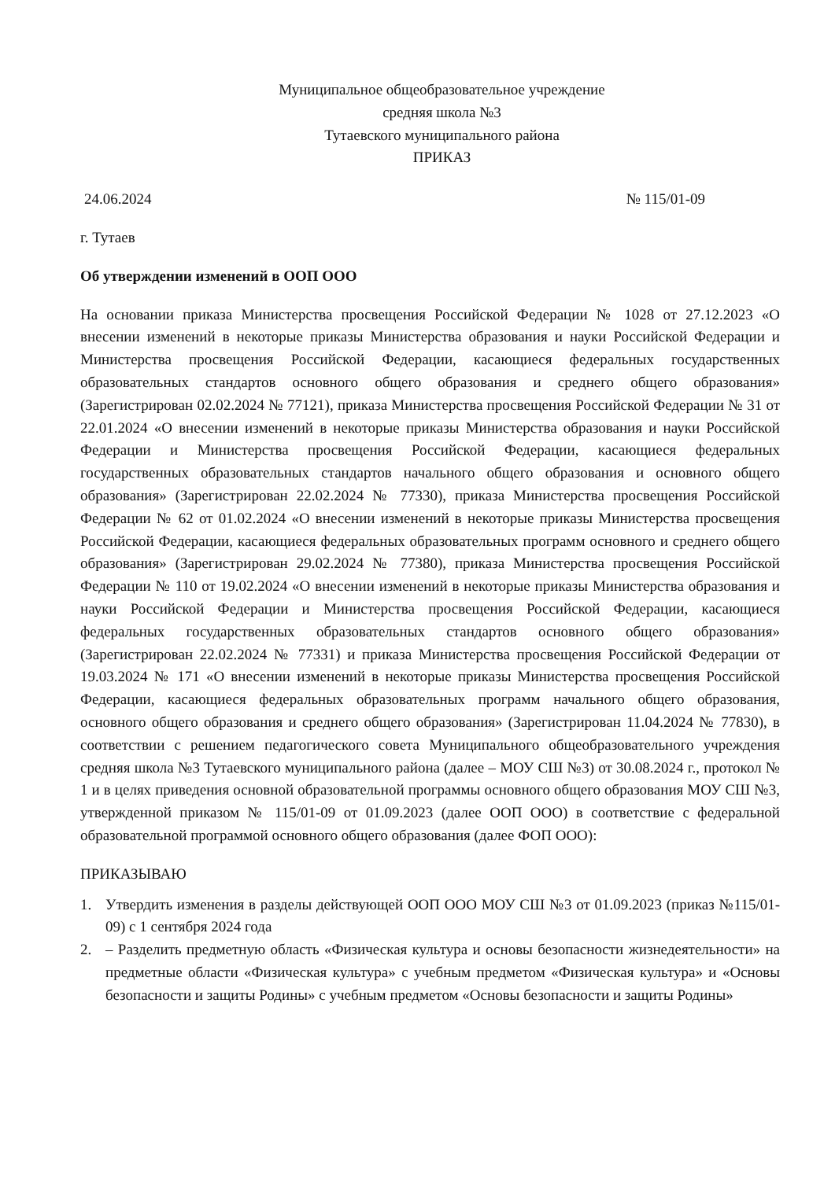Муниципальное общеобразовательное учреждение
средняя школа №3
Тутаевского муниципального района
ПРИКАЗ
24.06.2024 № 115/01-09
г. Тутаев
Об утверждении изменений в ООП ООО
На основании приказа Министерства просвещения Российской Федерации № 1028 от 27.12.2023 «О внесении изменений в некоторые приказы Министерства образования и науки Российской Федерации и Министерства просвещения Российской Федерации, касающиеся федеральных государственных образовательных стандартов основного общего образования и среднего общего образования» (Зарегистрирован 02.02.2024 № 77121), приказа Министерства просвещения Российской Федерации № 31 от 22.01.2024 «О внесении изменений в некоторые приказы Министерства образования и науки Российской Федерации и Министерства просвещения Российской Федерации, касающиеся федеральных государственных образовательных стандартов начального общего образования и основного общего образования» (Зарегистрирован 22.02.2024 № 77330), приказа Министерства просвещения Российской Федерации № 62 от 01.02.2024 «О внесении изменений в некоторые приказы Министерства просвещения Российской Федерации, касающиеся федеральных образовательных программ основного и среднего общего образования» (Зарегистрирован 29.02.2024 № 77380), приказа Министерства просвещения Российской Федерации № 110 от 19.02.2024 «О внесении изменений в некоторые приказы Министерства образования и науки Российской Федерации и Министерства просвещения Российской Федерации, касающиеся федеральных государственных образовательных стандартов основного общего образования» (Зарегистрирован 22.02.2024 № 77331) и приказа Министерства просвещения Российской Федерации от 19.03.2024 № 171 «О внесении изменений в некоторые приказы Министерства просвещения Российской Федерации, касающиеся федеральных образовательных программ начального общего образования, основного общего образования и среднего общего образования» (Зарегистрирован 11.04.2024 № 77830), в соответствии с решением педагогического совета Муниципального общеобразовательного учреждения средняя школа №3 Тутаевского муниципального района (далее – МОУ СШ №3) от 30.08.2024 г., протокол № 1 и в целях приведения основной образовательной программы основного общего образования МОУ СШ №3, утвержденной приказом № 115/01-09 от 01.09.2023 (далее ООП ООО) в соответствие с федеральной образовательной программой основного общего образования (далее ФОП ООО):
ПРИКАЗЫВАЮ
1. Утвердить изменения в разделы действующей ООП ООО МОУ СШ №3 от 01.09.2023 (приказ №115/01-09) с 1 сентября 2024 года
2. – Разделить предметную область «Физическая культура и основы безопасности жизнедеятельности» на предметные области «Физическая культура» с учебным предметом «Физическая культура» и «Основы безопасности и защиты Родины» с учебным предметом «Основы безопасности и защиты Родины»